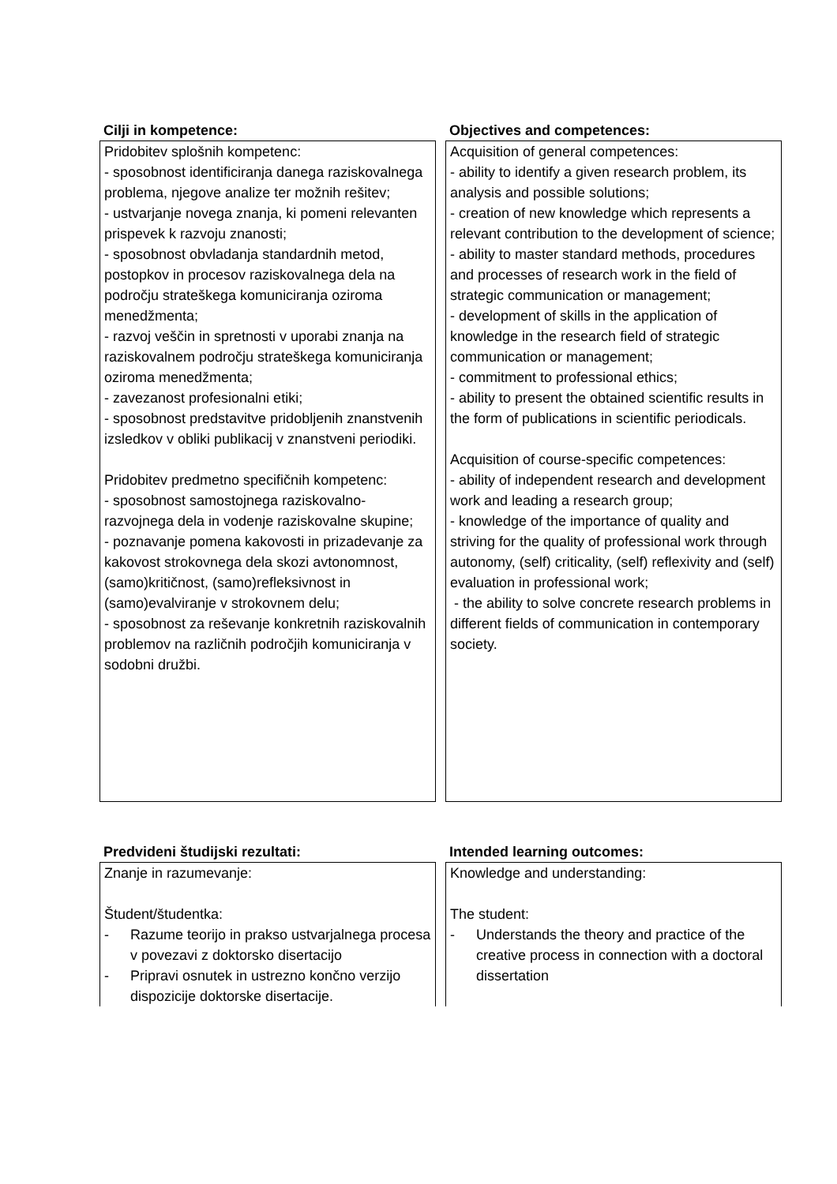| Cilji in kompetence: | Objectives and competences: |
| --- | --- |
| Pridobitev splošnih kompetenc: - sposobnost identificiranja danega raziskovalnega problema, njegove analize ter možnih rešitev; - ustvarjanje novega znanja, ki pomeni relevanten prispevek k razvoju znanosti; - sposobnost obvladanja standardnih metod, postopkov in procesov raziskovalnega dela na področju strateškega komuniciranja oziroma menedžmenta; - razvoj veščin in spretnosti v uporabi znanja na raziskovalnem področju strateškega komuniciranja oziroma menedžmenta; - zavezanost profesionalni etiki; - sposobnost predstavitve pridobljenih znanstvenih izsledkov v obliki publikacij v znanstveni periodiki. Pridobitev predmetno specifičnih kompetenc: - sposobnost samostojnega raziskovalno-razvojnega dela in vodenje raziskovalne skupine; - poznavanje pomena kakovosti in prizadevanje za kakovost strokovnega dela skozi avtonomnost, (samo)kritičnost, (samo)refleksivnost in (samo)evalviranje v strokovnem delu; - sposobnost za reševanje konkretnih raziskovalnih problemov na različnih področjih komuniciranja v sodobni družbi. | Acquisition of general competences: - ability to identify a given research problem, its analysis and possible solutions; - creation of new knowledge which represents a relevant contribution to the development of science; - ability to master standard methods, procedures and processes of research work in the field of strategic communication or management; - development of skills in the application of knowledge in the research field of strategic communication or management; - commitment to professional ethics; - ability to present the obtained scientific results in the form of publications in scientific periodicals. Acquisition of course-specific competences: - ability of independent research and development work and leading a research group; - knowledge of the importance of quality and striving for the quality of professional work through autonomy, (self) criticality, (self) reflexivity and (self) evaluation in professional work; - the ability to solve concrete research problems in different fields of communication in contemporary society. |
| Predvideni študijski rezultati: | Intended learning outcomes: |
| --- | --- |
| Znanje in razumevanje: Študent/študentka: - Razume teorijo in prakso ustvarjalnega procesa v povezavi z doktorsko disertacijo - Pripravi osnutek in ustrezno končno verzijo dispozicije doktorske disertacije. | Knowledge and understanding: The student: - Understands the theory and practice of the creative process in connection with a doctoral dissertation |